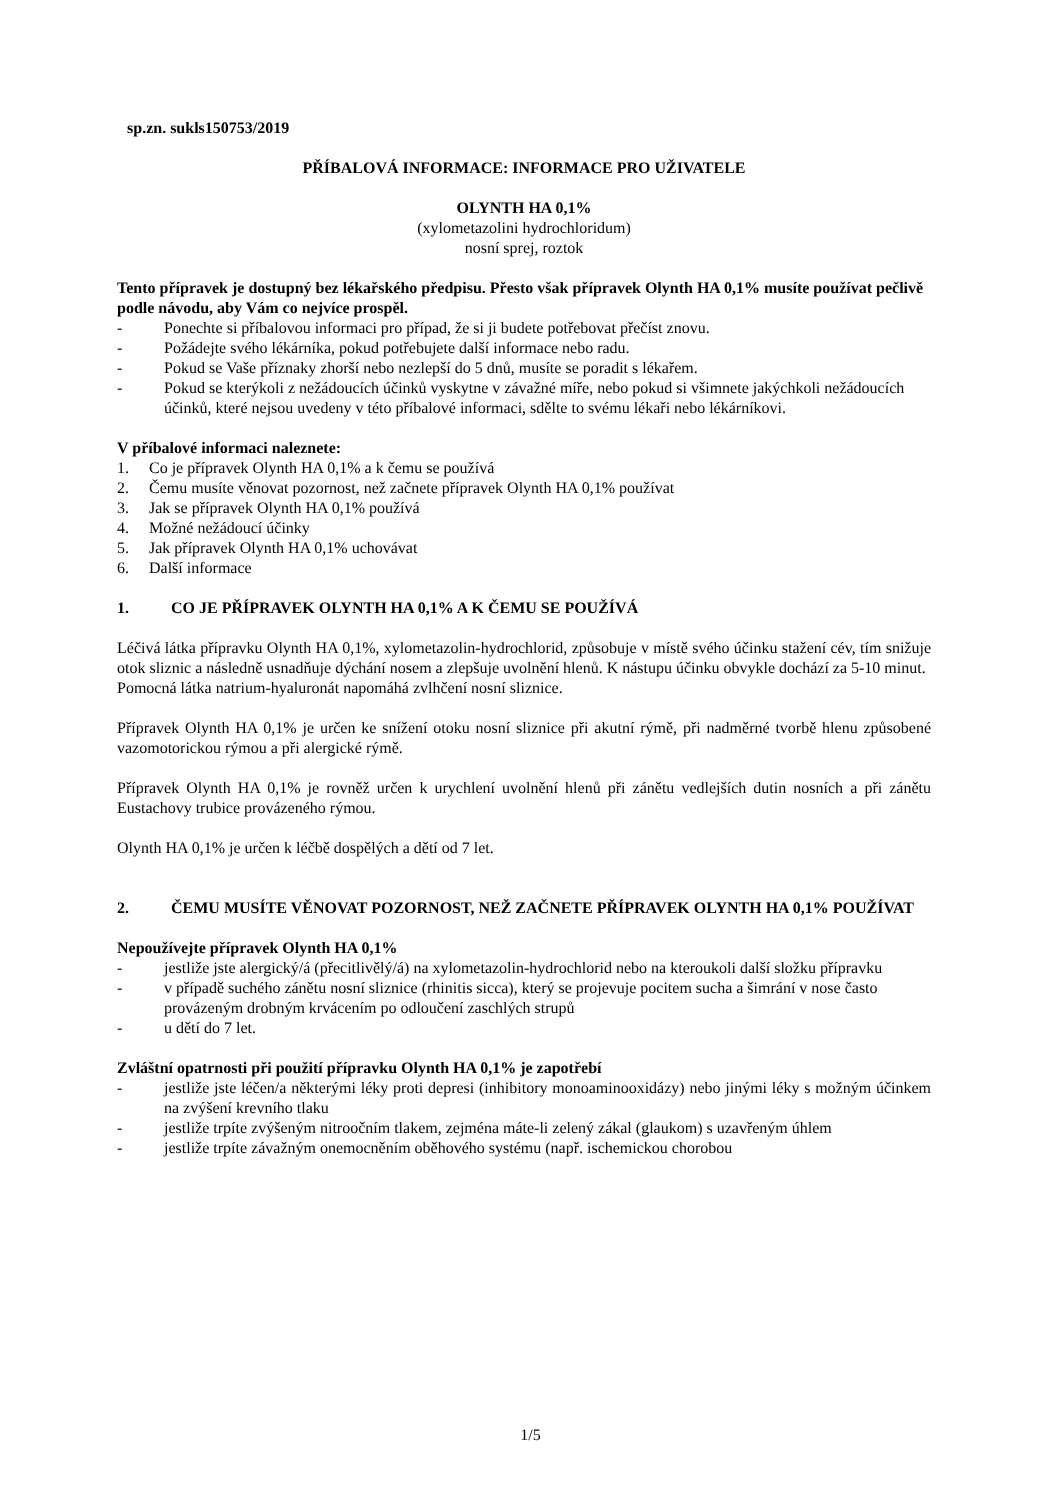sp.zn. sukls150753/2019
PŘÍBALOVÁ INFORMACE: INFORMACE PRO UŽIVATELE
OLYNTH HA 0,1%
(xylometazolini hydrochloridum)
nosní sprej, roztok
Tento přípravek je dostupný bez lékařského předpisu. Přesto však přípravek Olynth HA 0,1% musíte používat pečlivě podle návodu, aby Vám co nejvíce prospěl.
- Ponechte si příbalovou informaci pro případ, že si ji budete potřebovat přečíst znovu.
- Požádejte svého lékárníka, pokud potřebujete další informace nebo radu.
- Pokud se Vaše příznaky zhorší nebo nezlepší do 5 dnů, musíte se poradit s lékařem.
- Pokud se kterýkoli z nežádoucích účinků vyskytne v závažné míře, nebo pokud si všimnete jakýchkoli nežádoucích účinků, které nejsou uvedeny v této příbalové informaci, sdělte to svému lékaři nebo lékárníkovi.
V příbalové informaci naleznete:
1. Co je přípravek Olynth HA 0,1% a k čemu se používá
2. Čemu musíte věnovat pozornost, než začnete přípravek Olynth HA 0,1% používat
3. Jak se přípravek Olynth HA 0,1% používá
4. Možné nežádoucí účinky
5. Jak přípravek Olynth HA 0,1% uchovávat
6. Další informace
1. CO JE PŘÍPRAVEK OLYNTH HA 0,1% A K ČEMU SE POUŽÍVÁ
Léčivá látka přípravku Olynth HA 0,1%, xylometazolin-hydrochlorid, způsobuje v místě svého účinku stažení cév, tím snižuje otok sliznic a následně usnadňuje dýchání nosem a zlepšuje uvolnění hlenů. K nástupu účinku obvykle dochází za 5-10 minut.
Pomocná látka natrium-hyaluronát napomáhá zvlhčení nosní sliznice.
Přípravek Olynth HA 0,1% je určen ke snížení otoku nosní sliznice při akutní rýmě, při nadměrné tvorbě hlenu způsobené vazomotorickou rýmou a při alergické rýmě.
Přípravek Olynth HA 0,1% je rovněž určen k urychlení uvolnění hlenů při zánětu vedlejších dutin nosních a při zánětu Eustachovy trubice provázeného rýmou.
Olynth HA 0,1% je určen k léčbě dospělých a dětí od 7 let.
2. ČEMU MUSÍTE VĚNOVAT POZORNOST, NEŽ ZAČNETE PŘÍPRAVEK OLYNTH HA 0,1% POUŽÍVAT
Nepoužívejte přípravek Olynth HA 0,1%
- jestliže jste alergický/á (přecitlivělý/á) na xylometazolin-hydrochlorid nebo na kteroukoli další složku přípravku
- v případě suchého zánětu nosní sliznice (rhinitis sicca), který se projevuje pocitem sucha a šimrání v nose často provázeným drobným krvácením po odloučení zaschlých strupů
- u dětí do 7 let.
Zvláštní opatrnosti při použití přípravku Olynth HA 0,1% je zapotřebí
- jestliže jste léčen/a některými léky proti depresi (inhibitory monoaminooxidázy) nebo jinými léky s možným účinkem na zvýšení krevního tlaku
- jestliže trpíte zvýšeným nitroočním tlakem, zejména máte-li zelený zákal (glaukom) s uzavřeným úhlem
- jestliže trpíte závažným onemocněním oběhového systému (např. ischemickou chorobou
1/5